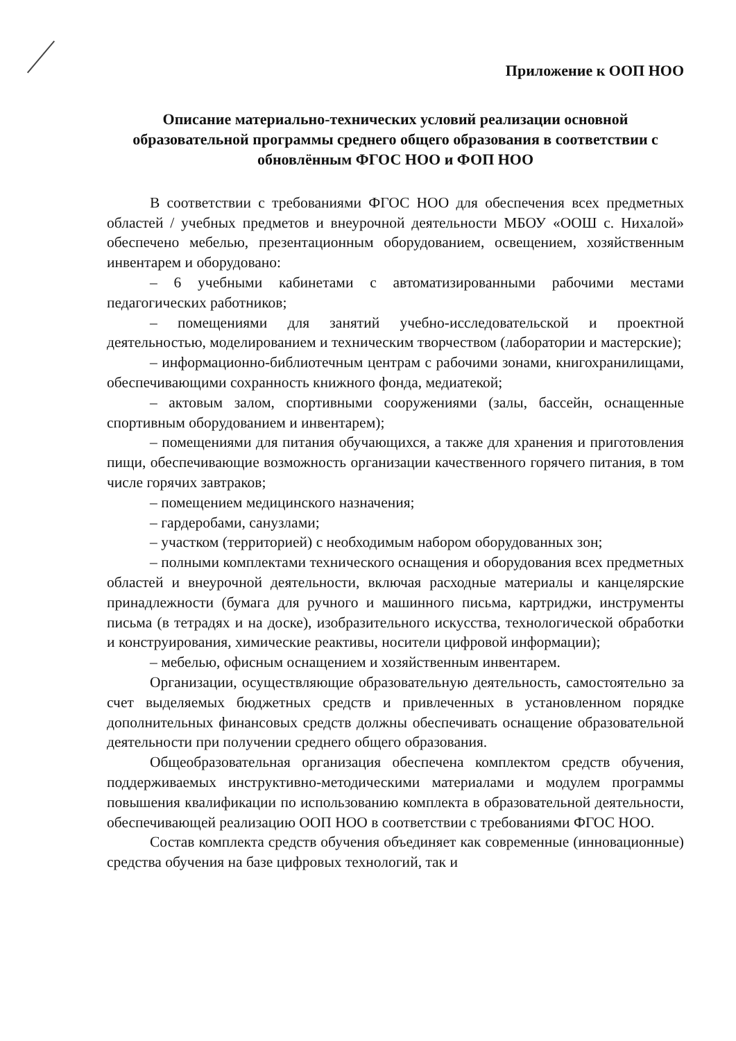Приложение к ООП НОО
Описание материально-технических условий реализации основной образовательной программы среднего общего образования в соответствии с обновлённым ФГОС НОО и ФОП НОО
В соответствии с требованиями ФГОС НОО для обеспечения всех предметных областей / учебных предметов и внеурочной деятельности МБОУ «ООШ с. Нихалой» обеспечено мебелью, презентационным оборудованием, освещением, хозяйственным инвентарем и оборудовано:
– 6 учебными кабинетами с автоматизированными рабочими местами педагогических работников;
– помещениями для занятий учебно-исследовательской и проектной деятельностью, моделированием и техническим творчеством (лаборатории и мастерские);
– информационно-библиотечным центрам с рабочими зонами, книгохранилищами, обеспечивающими сохранность книжного фонда, медиатекой;
– актовым залом, спортивными сооружениями (залы, бассейн, оснащенные спортивным оборудованием и инвентарем);
– помещениями для питания обучающихся, а также для хранения и приготовления пищи, обеспечивающие возможность организации качественного горячего питания, в том числе горячих завтраков;
– помещением медицинского назначения;
– гардеробами, санузлами;
– участком (территорией) с необходимым набором оборудованных зон;
– полными комплектами технического оснащения и оборудования всех предметных областей и внеурочной деятельности, включая расходные материалы и канцелярские принадлежности (бумага для ручного и машинного письма, картриджи, инструменты письма (в тетрадях и на доске), изобразительного искусства, технологической обработки и конструирования, химические реактивы, носители цифровой информации);
– мебелью, офисным оснащением и хозяйственным инвентарем.
Организации, осуществляющие образовательную деятельность, самостоятельно за счет выделяемых бюджетных средств и привлеченных в установленном порядке дополнительных финансовых средств должны обеспечивать оснащение образовательной деятельности при получении среднего общего образования.
Общеобразовательная организация обеспечена комплектом средств обучения, поддерживаемых инструктивно-методическими материалами и модулем программы повышения квалификации по использованию комплекта в образовательной деятельности, обеспечивающей реализацию ООП НОО в соответствии с требованиями ФГОС НОО.
Состав комплекта средств обучения объединяет как современные (инновационные) средства обучения на базе цифровых технологий, так и